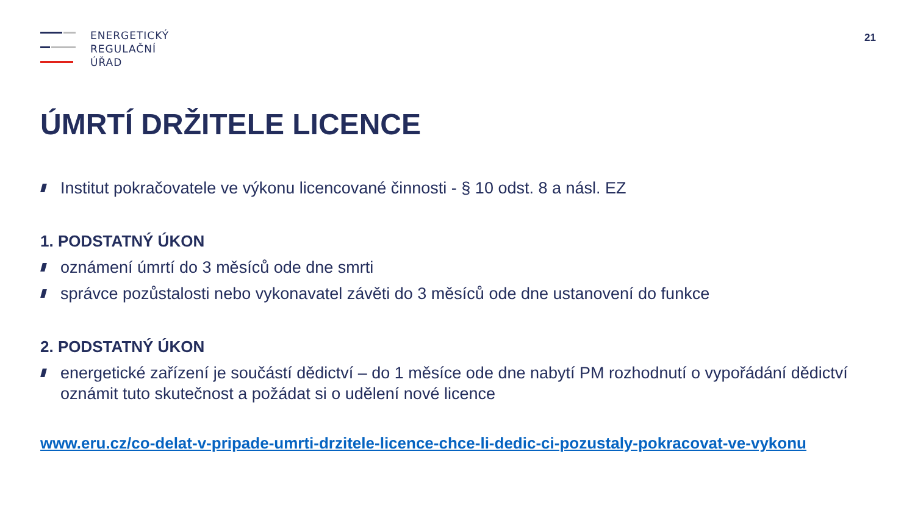ENERGETICKÝ
REGULAČNÍ
ÚŘAD
21
ÚMRTÍ DRŽITELE LICENCE
Institut pokračovatele ve výkonu licencované činnosti - § 10 odst. 8 a násl. EZ
1. PODSTATNÝ ÚKON
oznámení úmrtí do 3 měsíců ode dne smrti
správce pozůstalosti nebo vykonavatel závěti do 3 měsíců ode dne ustanovení do funkce
2. PODSTATNÝ ÚKON
energetické zařízení je součástí dědictví – do 1 měsíce ode dne nabytí PM rozhodnutí o vypořádání dědictví oznámit tuto skutečnost a požádat si o udělení nové licence
www.eru.cz/co-delat-v-pripade-umrti-drzitele-licence-chce-li-dedic-ci-pozustaly-pokracovat-ve-vykonu